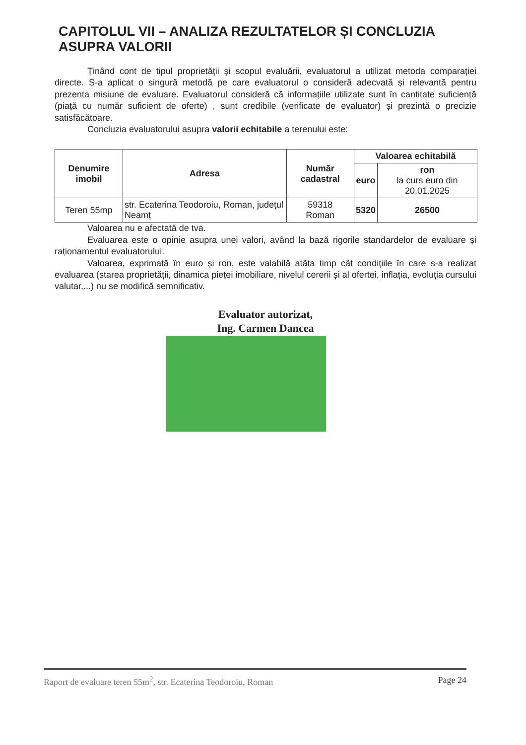CAPITOLUL VII – ANALIZA REZULTATELOR ȘI CONCLUZIA ASUPRA VALORII
Ținând cont de tipul proprietății și scopul evaluării, evaluatorul a utilizat metoda comparației directe. S-a aplicat o singură metodă pe care evaluatorul o consideră adecvată și relevantă pentru prezenta misiune de evaluare. Evaluatorul consideră că informațiile utilizate sunt în cantitate suficientă (piață cu număr suficient de oferte) , sunt credibile (verificate de evaluator) și prezintă o precizie satisfăcătoare.
Concluzia evaluatorului asupra valorii echitabile a terenului este:
| Denumire imobil | Adresa | Număr cadastral | Valoarea echitabilă | |
| --- | --- | --- | --- | --- |
| | | | euro | ron la curs euro din 20.01.2025 |
| Teren 55mp | str. Ecaterina Teodoroiu, Roman, județul Neamț | 59318 Roman | 5320 | 26500 |
Valoarea nu e afectată de tva.
Evaluarea este o opinie asupra unei valori, având la bază rigorile standardelor de evaluare și raționamentul evaluatorului.
Valoarea, exprimată în euro și ron, este valabilă atâta timp cât condițiile în care s-a realizat evaluarea (starea proprietății, dinamica pieței imobiliare, nivelul cererii și al ofertei, inflația, evoluția cursului valutar,...) nu se modifică semnificativ.
Evaluator autorizat,
Ing. Carmen Dancea
Raport de evaluare teren 55m<sup>2</sup>, str. Ecaterina Teodoroiu, Roman Page 24